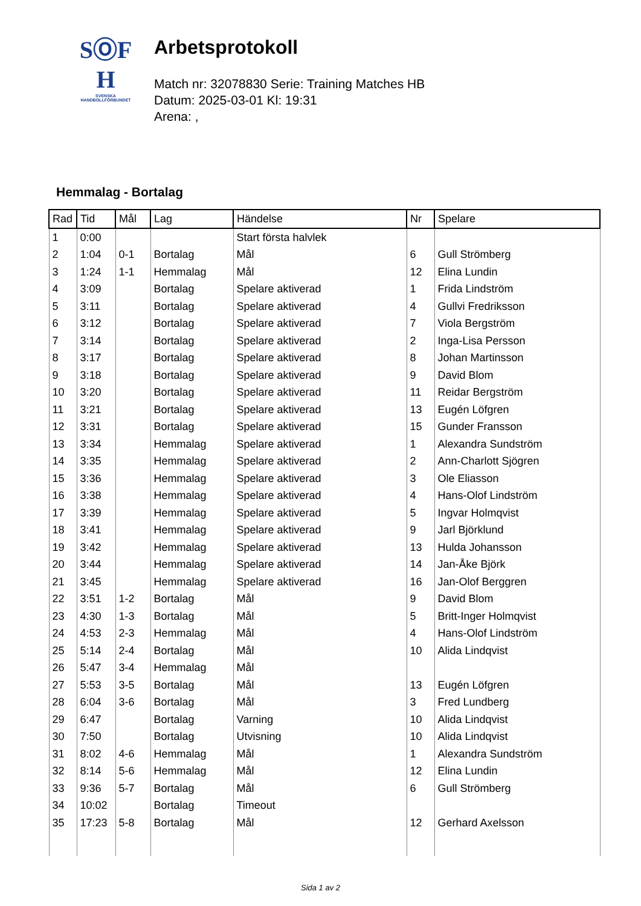SⓄF
H
SVENSKA
HANDBOLLFÖRBUNDET
Arbetsprotokoll
Match nr: 32078830 Serie: Training Matches HB
Datum: 2025-03-01 Kl: 19:31
Arena: ,
Hemmalag - Bortalag
| Rad | Tid | Mål | Lag | Händelse | Nr | Spelare |
| --- | --- | --- | --- | --- | --- | --- |
| 1 | 0:00 | | | Start första halvlek | | |
| 2 | 1:04 | 0-1 | Bortalag | Mål | 6 | Gull Strömberg |
| 3 | 1:24 | 1-1 | Hemmalag | Mål | 12 | Elina Lundin |
| 4 | 3:09 | | Bortalag | Spelare aktiverad | 1 | Frida Lindström |
| 5 | 3:11 | | Bortalag | Spelare aktiverad | 4 | Gullvi Fredriksson |
| 6 | 3:12 | | Bortalag | Spelare aktiverad | 7 | Viola Bergström |
| 7 | 3:14 | | Bortalag | Spelare aktiverad | 2 | Inga-Lisa Persson |
| 8 | 3:17 | | Bortalag | Spelare aktiverad | 8 | Johan Martinsson |
| 9 | 3:18 | | Bortalag | Spelare aktiverad | 9 | David Blom |
| 10 | 3:20 | | Bortalag | Spelare aktiverad | 11 | Reidar Bergström |
| 11 | 3:21 | | Bortalag | Spelare aktiverad | 13 | Eugén Löfgren |
| 12 | 3:31 | | Bortalag | Spelare aktiverad | 15 | Gunder Fransson |
| 13 | 3:34 | | Hemmalag | Spelare aktiverad | 1 | Alexandra Sundström |
| 14 | 3:35 | | Hemmalag | Spelare aktiverad | 2 | Ann-Charlott Sjögren |
| 15 | 3:36 | | Hemmalag | Spelare aktiverad | 3 | Ole Eliasson |
| 16 | 3:38 | | Hemmalag | Spelare aktiverad | 4 | Hans-Olof Lindström |
| 17 | 3:39 | | Hemmalag | Spelare aktiverad | 5 | Ingvar Holmqvist |
| 18 | 3:41 | | Hemmalag | Spelare aktiverad | 9 | Jarl Björklund |
| 19 | 3:42 | | Hemmalag | Spelare aktiverad | 13 | Hulda Johansson |
| 20 | 3:44 | | Hemmalag | Spelare aktiverad | 14 | Jan-Åke Björk |
| 21 | 3:45 | | Hemmalag | Spelare aktiverad | 16 | Jan-Olof Berggren |
| 22 | 3:51 | 1-2 | Bortalag | Mål | 9 | David Blom |
| 23 | 4:30 | 1-3 | Bortalag | Mål | 5 | Britt-Inger Holmqvist |
| 24 | 4:53 | 2-3 | Hemmalag | Mål | 4 | Hans-Olof Lindström |
| 25 | 5:14 | 2-4 | Bortalag | Mål | 10 | Alida Lindqvist |
| 26 | 5:47 | 3-4 | Hemmalag | Mål | | |
| 27 | 5:53 | 3-5 | Bortalag | Mål | 13 | Eugén Löfgren |
| 28 | 6:04 | 3-6 | Bortalag | Mål | 3 | Fred Lundberg |
| 29 | 6:47 | | Bortalag | Varning | 10 | Alida Lindqvist |
| 30 | 7:50 | | Bortalag | Utvisning | 10 | Alida Lindqvist |
| 31 | 8:02 | 4-6 | Hemmalag | Mål | 1 | Alexandra Sundström |
| 32 | 8:14 | 5-6 | Hemmalag | Mål | 12 | Elina Lundin |
| 33 | 9:36 | 5-7 | Bortalag | Mål | 6 | Gull Strömberg |
| 34 | 10:02 | | Bortalag | Timeout | | |
| 35 | 17:23 | 5-8 | Bortalag | Mål | 12 | Gerhard Axelsson |
Sida 1 av 2